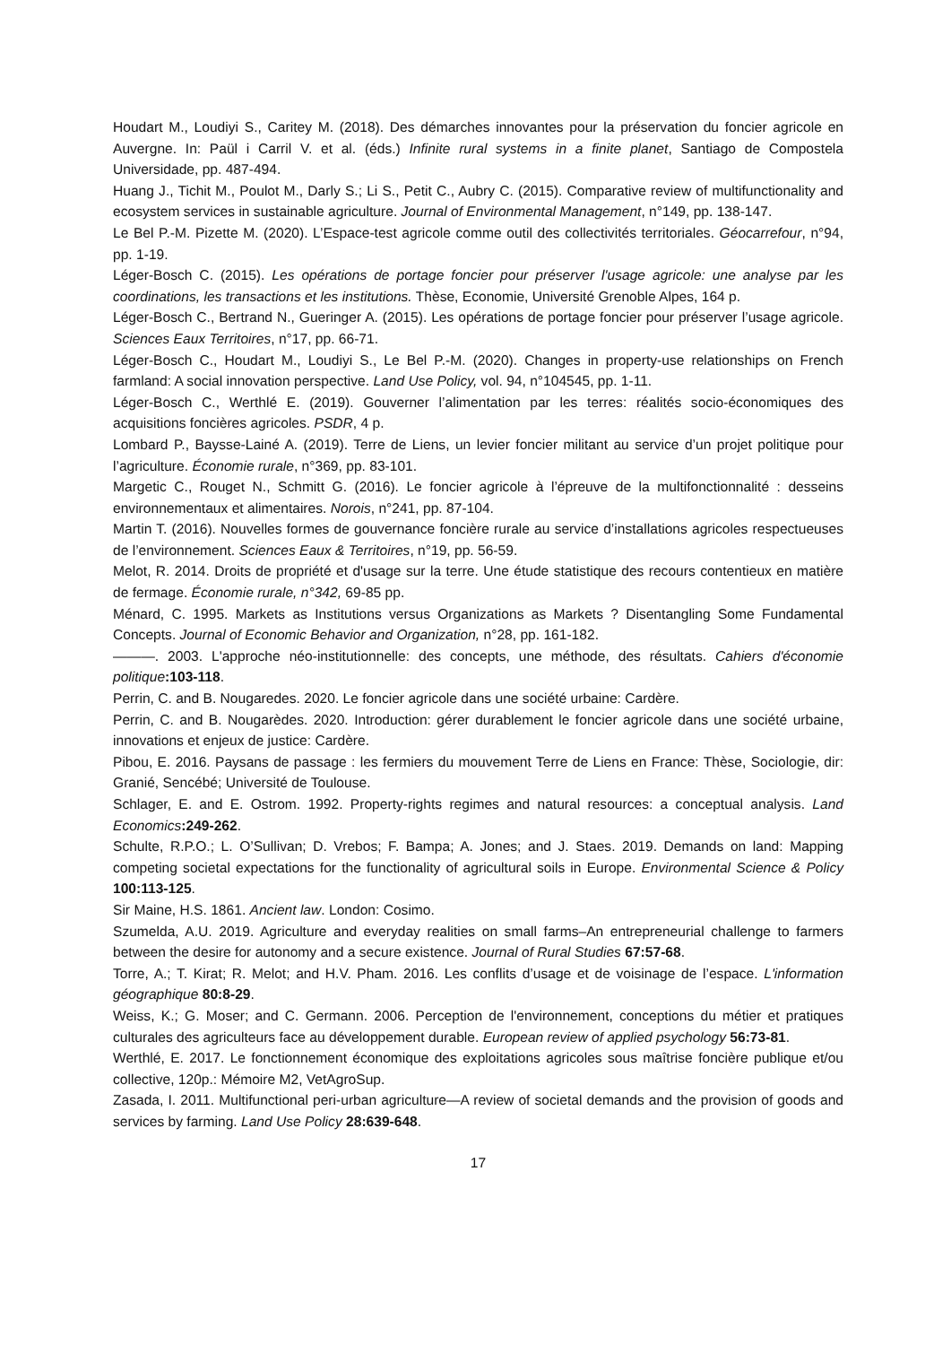Houdart M., Loudiyi S., Caritey M. (2018). Des démarches innovantes pour la préservation du foncier agricole en Auvergne. In: Paül i Carril V. et al. (éds.) Infinite rural systems in a finite planet, Santiago de Compostela Universidade, pp. 487-494.
Huang J., Tichit M., Poulot M., Darly S.; Li S., Petit C., Aubry C. (2015). Comparative review of multifunctionality and ecosystem services in sustainable agriculture. Journal of Environmental Management, n°149, pp. 138-147.
Le Bel P.-M. Pizette M. (2020). L’Espace-test agricole comme outil des collectivités territoriales. Géocarrefour, n°94, pp. 1-19.
Léger-Bosch C. (2015). Les opérations de portage foncier pour préserver l'usage agricole: une analyse par les coordinations, les transactions et les institutions. Thèse, Economie, Université Grenoble Alpes, 164 p.
Léger-Bosch C., Bertrand N., Gueringer A. (2015). Les opérations de portage foncier pour préserver l’usage agricole. Sciences Eaux Territoires, n°17, pp. 66-71.
Léger-Bosch C., Houdart M., Loudiyi S., Le Bel P.-M. (2020). Changes in property-use relationships on French farmland: A social innovation perspective. Land Use Policy, vol. 94, n°104545, pp. 1-11.
Léger-Bosch C., Werthlé E. (2019). Gouverner l’alimentation par les terres: réalités socio-économiques des acquisitions foncières agricoles. PSDR, 4 p.
Lombard P., Baysse-Lainé A. (2019). Terre de Liens, un levier foncier militant au service d’un projet politique pour l’agriculture. Économie rurale, n°369, pp. 83-101.
Margetic C., Rouget N., Schmitt G. (2016). Le foncier agricole à l’épreuve de la multifonctionnalité : desseins environnementaux et alimentaires. Norois, n°241, pp. 87-104.
Martin T. (2016). Nouvelles formes de gouvernance foncière rurale au service d’installations agricoles respectueuses de l’environnement. Sciences Eaux & Territoires, n°19, pp. 56-59.
Melot, R. 2014. Droits de propriété et d'usage sur la terre. Une étude statistique des recours contentieux en matière de fermage. Économie rurale, n°342, 69-85 pp.
Ménard, C. 1995. Markets as Institutions versus Organizations as Markets ? Disentangling Some Fundamental Concepts. Journal of Economic Behavior and Organization, n°28, pp. 161-182.
———. 2003. L'approche néo-institutionnelle: des concepts, une méthode, des résultats. Cahiers d'économie politique:103-118.
Perrin, C. and B. Nougaredes. 2020. Le foncier agricole dans une société urbaine: Cardère.
Perrin, C. and B. Nougarèdes. 2020. Introduction: gérer durablement le foncier agricole dans une société urbaine, innovations et enjeux de justice: Cardère.
Pibou, E. 2016. Paysans de passage : les fermiers du mouvement Terre de Liens en France: Thèse, Sociologie, dir: Granié, Sencébé; Université de Toulouse.
Schlager, E. and E. Ostrom. 1992. Property-rights regimes and natural resources: a conceptual analysis. Land Economics:249-262.
Schulte, R.P.O.; L. O’Sullivan; D. Vrebos; F. Bampa; A. Jones; and J. Staes. 2019. Demands on land: Mapping competing societal expectations for the functionality of agricultural soils in Europe. Environmental Science & Policy 100:113-125.
Sir Maine, H.S. 1861. Ancient law. London: Cosimo.
Szumelda, A.U. 2019. Agriculture and everyday realities on small farms–An entrepreneurial challenge to farmers between the desire for autonomy and a secure existence. Journal of Rural Studies 67:57-68.
Torre, A.; T. Kirat; R. Melot; and H.V. Pham. 2016. Les conflits d’usage et de voisinage de l’espace. L'information géographique 80:8-29.
Weiss, K.; G. Moser; and C. Germann. 2006. Perception de l'environnement, conceptions du métier et pratiques culturales des agriculteurs face au développement durable. European review of applied psychology 56:73-81.
Werthlé, E. 2017. Le fonctionnement économique des exploitations agricoles sous maîtrise foncière publique et/ou collective, 120p.: Mémoire M2, VetAgroSup.
Zasada, I. 2011. Multifunctional peri-urban agriculture—A review of societal demands and the provision of goods and services by farming. Land Use Policy 28:639-648.
17